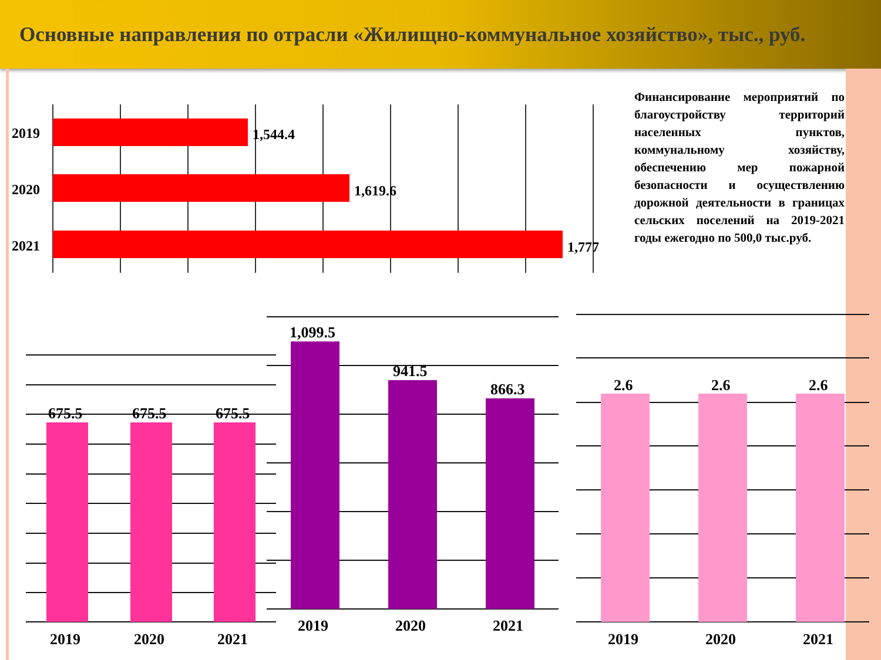Основные направления по отрасли «Жилищно-коммунальное хозяйство», тыс., руб.
Финансирование мероприятий по благоустройству территорий населенных пунктов, коммунальному хозяйству, обеспечению мер пожарной безопасности и осуществлению дорожной деятельности в границах сельских поселений на 2019-2021 годы ежегодно по 500,0 тыс.руб.
2019
2020
2021
1,544.4
1,619.6
1,777
675.5
675.5
675.5
1,099.5
941.5
866.3
2.6
2.6
2.6
2019
2020
2021
2019
2020
2021
2019
2020
2021